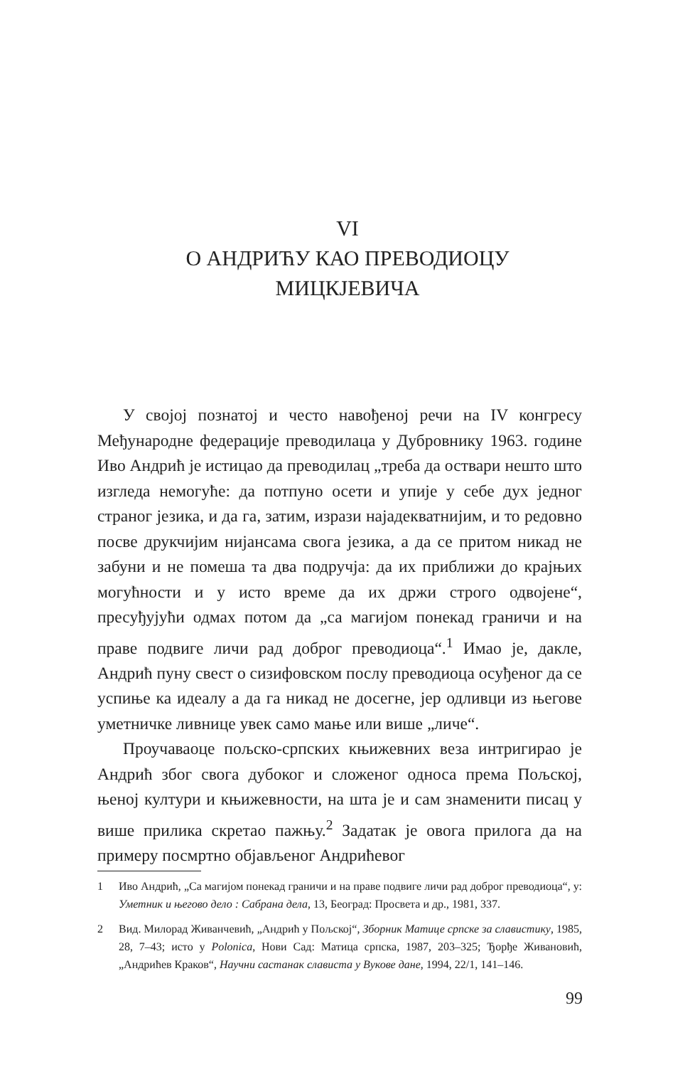VI
О АНДРИЋУ КАО ПРЕВОДИОЦУ
МИЦКЈЕВИЧА
У својој познатој и често навођеној речи на IV конгресу Међународне федерације преводилаца у Дубровнику 1963. године Иво Андрић је истицао да преводилац „треба да оствари нешто што изгледа немогуће: да потпуно осети и упије у себе дух једног страног језика, и да га, затим, изрази најадекватнијим, и то редовно посве друкчијим нијансама свога језика, а да се притом никад не забуни и не помеша та два подручја: да их приближи до крајњих могућности и у исто време да их држи строго одвојене“, пресуђујући одмах потом да „са магијом понекад граничи и на праве подвиге личи рад доброг преводиоца“.<sup>1</sup> Имао је, дакле, Андрић пуну свест о сизифовском послу преводиоца осуђеног да се успиње ка идеалу а да га никад не досегне, јер одливци из његове уметничке ливнице увек само мање или више „личе“.
Проучаваоце пољско-српских књижевних веза интригирао је Андрић због свога дубоког и сложеног односа према Пољској, њеној култури и књижевности, на шта је и сам знаменити писац у више прилика скретао пажњу.<sup>2</sup> Задатак је овога прилога да на примеру посмртно објављеног Андрићевог
1 Иво Андрић, „Са магијом понекад граничи и на праве подвиге личи рад доброг преводиоца“, у: Уметник и његово дело : Сабрана дела, 13, Београд: Просвета и др., 1981, 337.
2 Вид. Милорад Живанчевић, „Андрић у Пољској“, Зборник Матице српске за славистику, 1985, 28, 7–43; исто у Polonica, Нови Сад: Матица српска, 1987, 203–325; Ђорђе Живановић, „Андрићев Краков“, Научни састанак слависта у Вукове дане, 1994, 22/1, 141–146.
99